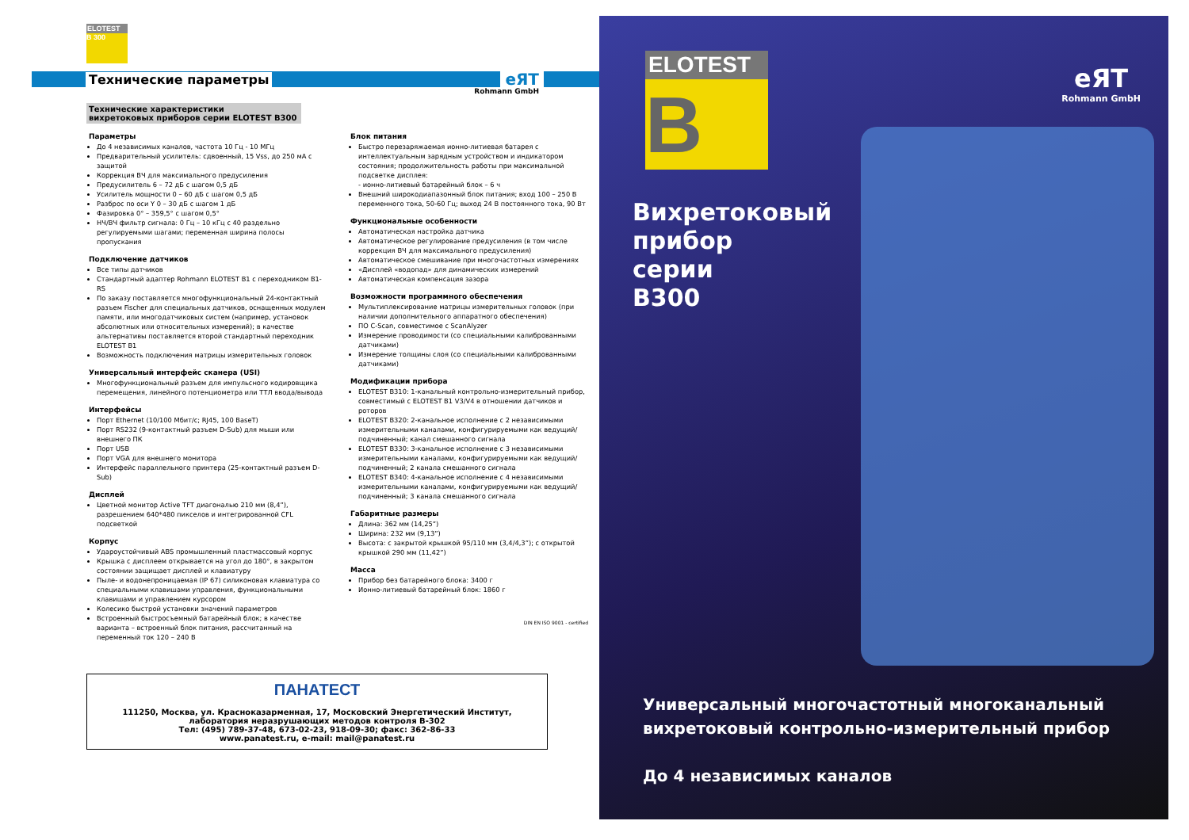ELOTEST
B 300
Технические параметры eЯT
Rohmann GmbH
Технические характеристики
вихретоковых приборов серии ELOTEST B300
Параметры
До 4 независимых каналов, частота 10 Гц - 10 МГц
Предварительный усилитель: сдвоенный, 15 Vss, до 250 мА с защитой
Коррекция ВЧ для максимального предусиления
Предусилитель 6 – 72 дБ с шагом 0,5 дБ
Усилитель мощности 0 – 60 дБ с шагом 0,5 дБ
Разброс по оси Y 0 – 30 дБ с шагом 1 дБ
Фазировка 0° – 359,5° с шагом 0,5°
НЧ/ВЧ фильтр сигнала: 0 Гц – 10 кГц с 40 раздельно регулируемыми шагами; переменная ширина полосы пропускания
Подключение датчиков
Все типы датчиков
Стандартный адаптер Rohmann ELOTEST B1 с переходником B1-RS
По заказу поставляется многофункциональный 24-контактный разъем Fischer для специальных датчиков, оснащенных модулем памяти, или многодатчиковых систем (например, установок абсолютных или относительных измерений); в качестве альтернативы поставляется второй стандартный переходник ELOTEST B1
Возможность подключения матрицы измерительных головок
Универсальный интерфейс сканера (USI)
Многофункциональный разъем для импульсного кодировщика перемещения, линейного потенциометра или ТТЛ ввода/вывода
Интерфейсы
Порт Ethernet (10/100 Мбит/с; RJ45, 100 BaseT)
Порт RS232 (9-контактный разъем D-Sub) для мыши или внешнего ПК
Порт USB
Порт VGA для внешнего монитора
Интерфейс параллельного принтера (25-контактный разъем D-Sub)
Дисплей
Цветной монитор Active TFT диагональю 210 мм (8,4”), разрешением 640*480 пикселов и интегрированной CFL подсветкой
Корпус
Ударoустойчивый ABS промышленный пластмассовый корпус
Крышка с дисплеем открывается на угол до 180°, в закрытом состоянии защищает дисплей и клавиатуру
Пыле- и водонепроницаемая (IP 67) силиконовая клавиатура со специальными клавишами управления, функциональными клавишами и управлением курсором
Колесико быстрой установки значений параметров
Встроенный быстросъемный батарейный блок; в качестве варианта – встроенный блок питания, рассчитанный на переменный ток 120 – 240 В
Блок питания
Быстро перезаряжаемая ионно-литиевая батарея с интеллектуальным зарядным устройством и индикатором состояния; продолжительность работы при максимальной подсветке дисплея:
- ионно-литиевый батарейный блок – 6 ч
Внешний широкодиапазонный блок питания; вход 100 – 250 В переменного тока, 50-60 Гц; выход 24 В постоянного тока, 90 Вт
Функциональные особенности
Автоматическая настройка датчика
Автоматическое регулирование предусиления (в том числе коррекция ВЧ для максимального предусиления)
Автоматическое смешивание при многочастотных измерениях
«Дисплей «водопад» для динамических измерений
Автоматическая компенсация зазора
Возможности программного обеспечения
Мультиплексирование матрицы измерительных головок (при наличии дополнительного аппаратного обеспечения)
ПО C-Scan, совместимое с ScanAlyzer
Измерение проводимости (со специальными калиброванными датчиками)
Измерение толщины слоя (со специальными калиброванными датчиками)
Модификации прибора
ELOTEST B310: 1-канальный контрольно-измерительный прибор, совместимый с ELOTEST B1 V3/V4 в отношении датчиков и роторов
ELOTEST B320: 2-канальное исполнение с 2 независимыми измерительными каналами, конфигурируемыми как ведущий/подчиненный; канал смешанного сигнала
ELOTEST B330: 3-канальное исполнение с 3 независимыми измерительными каналами, конфигурируемыми как ведущий/подчиненный; 2 канала смешанного сигнала
ELOTEST B340: 4-канальное исполнение с 4 независимыми измерительными каналами, конфигурируемыми как ведущий/подчиненный; 3 канала смешанного сигнала
Габаритные размеры
Длина: 362 мм (14,25”)
Ширина: 232 мм (9,13”)
Высота: с закрытой крышкой 95/110 мм (3,4/4,3”); с открытой крышкой 290 мм (11,42”)
Масса
Прибор без батарейного блока: 3400 г
Ионно-литиевый батарейный блок: 1860 г
DIN EN ISO 9001 - certified
ПАНАТЕСТ
111250, Москва, ул. Красноказарменная, 17, Московский Энергетический Институт,
лаборатория неразрушающих методов контроля B-302
Тел: (495) 789-37-48, 673-02-23, 918-09-30; факс: 362-86-33
www.panatest.ru, e-mail: mail@panatest.ru
ELOTEST
B
eЯT
Rohmann GmbH
Вихретоковый
прибор
серии
B300
Универсальный многочастотный многоканальный
вихретоковый контрольно-измерительный прибор
До 4 независимых каналов